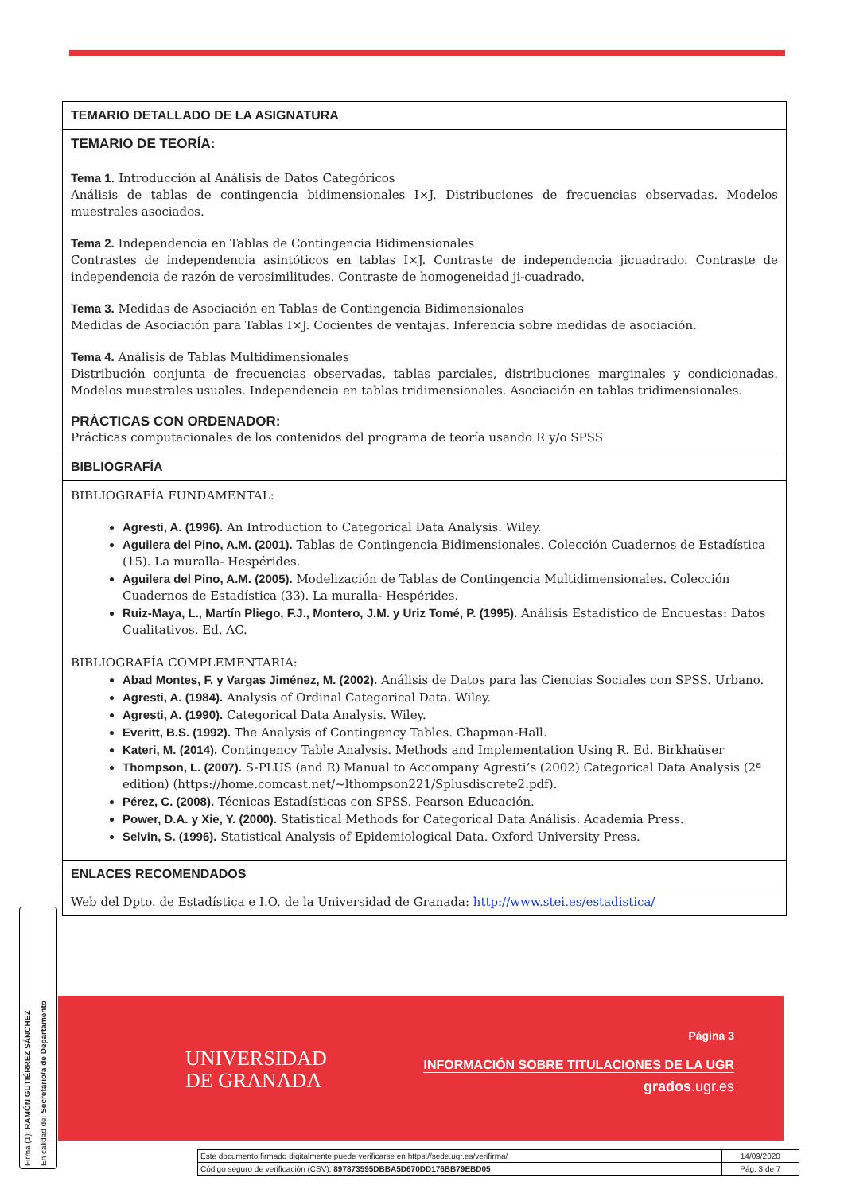TEMARIO DETALLADO DE LA ASIGNATURA
TEMARIO DE TEORÍA:
Tema 1. Introducción al Análisis de Datos Categóricos
Análisis de tablas de contingencia bidimensionales I×J. Distribuciones de frecuencias observadas. Modelos muestrales asociados.
Tema 2. Independencia en Tablas de Contingencia Bidimensionales
Contrastes de independencia asintóticos en tablas I×J. Contraste de independencia jicuadrado. Contraste de independencia de razón de verosimilitudes. Contraste de homogeneidad ji-cuadrado.
Tema 3. Medidas de Asociación en Tablas de Contingencia Bidimensionales
Medidas de Asociación para Tablas I×J. Cocientes de ventajas. Inferencia sobre medidas de asociación.
Tema 4. Análisis de Tablas Multidimensionales
Distribución conjunta de frecuencias observadas, tablas parciales, distribuciones marginales y condicionadas. Modelos muestrales usuales. Independencia en tablas tridimensionales. Asociación en tablas tridimensionales.
PRÁCTICAS CON ORDENADOR:
Prácticas computacionales de los contenidos del programa de teoría usando R y/o SPSS
BIBLIOGRAFÍA
BIBLIOGRAFÍA FUNDAMENTAL:
Agresti, A. (1996). An Introduction to Categorical Data Analysis. Wiley.
Aguilera del Pino, A.M. (2001). Tablas de Contingencia Bidimensionales. Colección Cuadernos de Estadística (15). La muralla- Hespérides.
Aguilera del Pino, A.M. (2005). Modelización de Tablas de Contingencia Multidimensionales. Colección Cuadernos de Estadística (33). La muralla- Hespérides.
Ruiz-Maya, L., Martín Pliego, F.J., Montero, J.M. y Uriz Tomé, P. (1995). Análisis Estadístico de Encuestas: Datos Cualitativos. Ed. AC.
BIBLIOGRAFÍA COMPLEMENTARIA:
Abad Montes, F. y Vargas Jiménez, M. (2002). Análisis de Datos para las Ciencias Sociales con SPSS. Urbano.
Agresti, A. (1984). Analysis of Ordinal Categorical Data. Wiley.
Agresti, A. (1990). Categorical Data Analysis. Wiley.
Everitt, B.S. (1992). The Analysis of Contingency Tables. Chapman-Hall.
Kateri, M. (2014). Contingency Table Analysis. Methods and Implementation Using R. Ed. Birkhaüser
Thompson, L. (2007). S-PLUS (and R) Manual to Accompany Agresti’s (2002) Categorical Data Analysis (2ª edition) (https://home.comcast.net/~lthompson221/Splusdiscrete2.pdf).
Pérez, C. (2008). Técnicas Estadísticas con SPSS. Pearson Educación.
Power, D.A. y Xie, Y. (2000). Statistical Methods for Categorical Data Análisis. Academia Press.
Selvin, S. (1996). Statistical Analysis of Epidemiological Data. Oxford University Press.
ENLACES RECOMENDADOS
Web del Dpto. de Estadística e I.O. de la Universidad de Granada: http://www.stei.es/estadistica/
UNIVERSIDAD
DE GRANADA
Página 3
INFORMACIÓN SOBRE TITULACIONES DE LA UGR
grados.ugr.es
Firma (1): RAMÓN GUTIÉRREZ SÁNCHEZ
En calidad de: Secretario/a de Departamento
| Este documento firmado digitalmente puede verificarse en https://sede.ugr.es/verifirma/ | 14/09/2020 |
| Código seguro de verificación (CSV): 897873595DBBA5D670DD176BB79EBD05 | Pág. 3 de 7 |